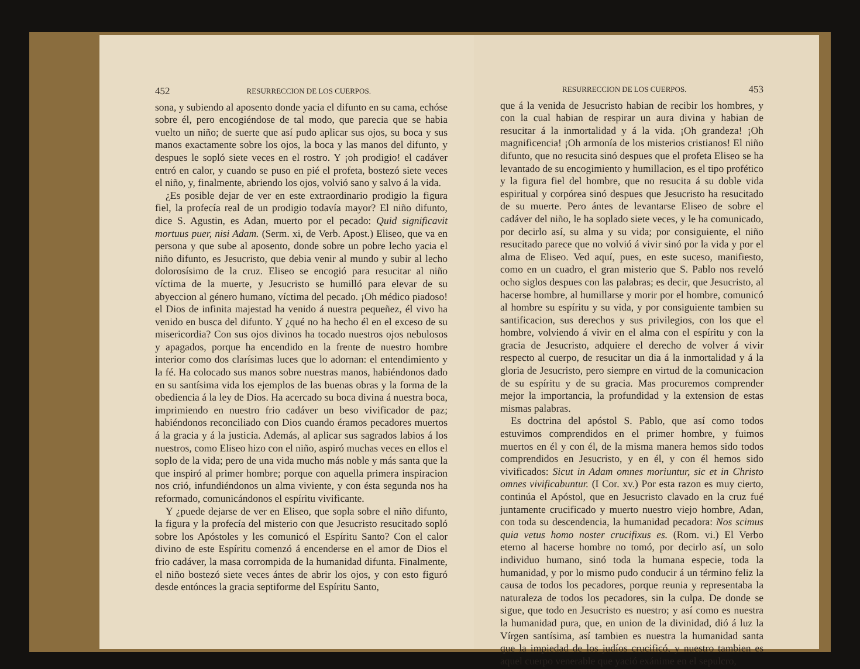452 RESURRECCION DE LOS CUERPOS.
sona, y subiendo al aposento donde yacia el difunto en su cama, echóse sobre él, pero encogiéndose de tal modo, que parecia que se habia vuelto un niño; de suerte que así pudo aplicar sus ojos, su boca y sus manos exactamente sobre los ojos, la boca y las manos del difunto, y despues le sopló siete veces en el rostro. Y ¡oh prodigio! el cadáver entró en calor, y cuando se puso en pié el profeta, bostezó siete veces el niño, y, finalmente, abriendo los ojos, volvió sano y salvo á la vida.
¿Es posible dejar de ver en este extraordinario prodigio la figura fiel, la profecía real de un prodigio todavía mayor? El niño difunto, dice S. Agustin, es Adan, muerto por el pecado: Quid significavit mortuus puer, nisi Adam. (Serm. xi, de Verb. Apost.) Eliseo, que va en persona y que sube al aposento, donde sobre un pobre lecho yacia el niño difunto, es Jesucristo, que debia venir al mundo y subir al lecho dolorosísimo de la cruz. Eliseo se encogió para resucitar al niño víctima de la muerte, y Jesucristo se humilló para elevar de su abyeccion al género humano, víctima del pecado. ¡Oh médico piadoso! el Dios de infinita majestad ha venido á nuestra pequeñez, él vivo ha venido en busca del difunto. Y ¿qué no ha hecho él en el exceso de su misericordia? Con sus ojos divinos ha tocado nuestros ojos nebulosos y apagados, porque ha encendido en la frente de nuestro hombre interior como dos clarísimas luces que lo adornan: el entendimiento y la fé. Ha colocado sus manos sobre nuestras manos, habiéndonos dado en su santísima vida los ejemplos de las buenas obras y la forma de la obediencia á la ley de Dios. Ha acercado su boca divina á nuestra boca, imprimiendo en nuestro frio cadáver un beso vivificador de paz; habiéndonos reconciliado con Dios cuando éramos pecadores muertos á la gracia y á la justicia. Además, al aplicar sus sagrados labios á los nuestros, como Eliseo hizo con el niño, aspiró muchas veces en ellos el soplo de la vida; pero de una vida mucho más noble y más santa que la que inspiró al primer hombre; porque con aquella primera inspiracion nos crió, infundiéndonos un alma viviente, y con ésta segunda nos ha reformado, comunicándonos el espíritu vivificante.
Y ¿puede dejarse de ver en Eliseo, que sopla sobre el niño difunto, la figura y la profecía del misterio con que Jesucristo resucitado sopló sobre los Apóstoles y les comunicó el Espíritu Santo? Con el calor divino de este Espíritu comenzó á encenderse en el amor de Dios el frio cadáver, la masa corrompida de la humanidad difunta. Finalmente, el niño bostezó siete veces ántes de abrir los ojos, y con esto figuró desde entónces la gracia septiforme del Espíritu Santo,
RESURRECCION DE LOS CUERPOS. 453
que á la venida de Jesucristo habian de recibir los hombres, y con la cual habian de respirar un aura divina y habian de resucitar á la inmortalidad y á la vida. ¡Oh grandeza! ¡Oh magnificencia! ¡Oh armonía de los misterios cristianos! El niño difunto, que no resucita sinó despues que el profeta Eliseo se ha levantado de su encogimiento y humillacion, es el tipo profético y la figura fiel del hombre, que no resucita á su doble vida espiritual y corpórea sinó despues que Jesucristo ha resucitado de su muerte. Pero ántes de levantarse Eliseo de sobre el cadáver del niño, le ha soplado siete veces, y le ha comunicado, por decirlo así, su alma y su vida; por consiguiente, el niño resucitado parece que no volvió á vivir sinó por la vida y por el alma de Eliseo. Ved aquí, pues, en este suceso, manifiesto, como en un cuadro, el gran misterio que S. Pablo nos reveló ocho siglos despues con las palabras; es decir, que Jesucristo, al hacerse hombre, al humillarse y morir por el hombre, comunicó al hombre su espíritu y su vida, y por consiguiente tambien su santificacion, sus derechos y sus privilegios, con los que el hombre, volviendo á vivir en el alma con el espíritu y con la gracia de Jesucristo, adquiere el derecho de volver á vivir respecto al cuerpo, de resucitar un dia á la inmortalidad y á la gloria de Jesucristo, pero siempre en virtud de la comunicacion de su espíritu y de su gracia. Mas procuremos comprender mejor la importancia, la profundidad y la extension de estas mismas palabras.
Es doctrina del apóstol S. Pablo, que así como todos estuvimos comprendidos en el primer hombre, y fuimos muertos en él y con él, de la misma manera hemos sido todos comprendidos en Jesucristo, y en él, y con él hemos sido vivificados: Sicut in Adam omnes moriuntur, sic et in Christo omnes vivificabuntur. (I Cor. xv.) Por esta razon es muy cierto, continúa el Apóstol, que en Jesucristo clavado en la cruz fué juntamente crucificado y muerto nuestro viejo hombre, Adan, con toda su descendencia, la humanidad pecadora: Nos scimus quia vetus homo noster crucifixus es. (Rom. vi.) El Verbo eterno al hacerse hombre no tomó, por decirlo así, un solo individuo humano, sinó toda la humana especie, toda la humanidad, y por lo mismo pudo conducir á un término feliz la causa de todos los pecadores, porque reunia y representaba la naturaleza de todos los pecadores, sin la culpa. De donde se sigue, que todo en Jesucristo es nuestro; y así como es nuestra la humanidad pura, que, en union de la divinidad, dió á luz la Vírgen santísima, así tambien es nuestra la humanidad santa que la impiedad de los judíos crucificó, y nuestro tambien es aquel cuerpo venerable que yació exánime en el sepulcro,